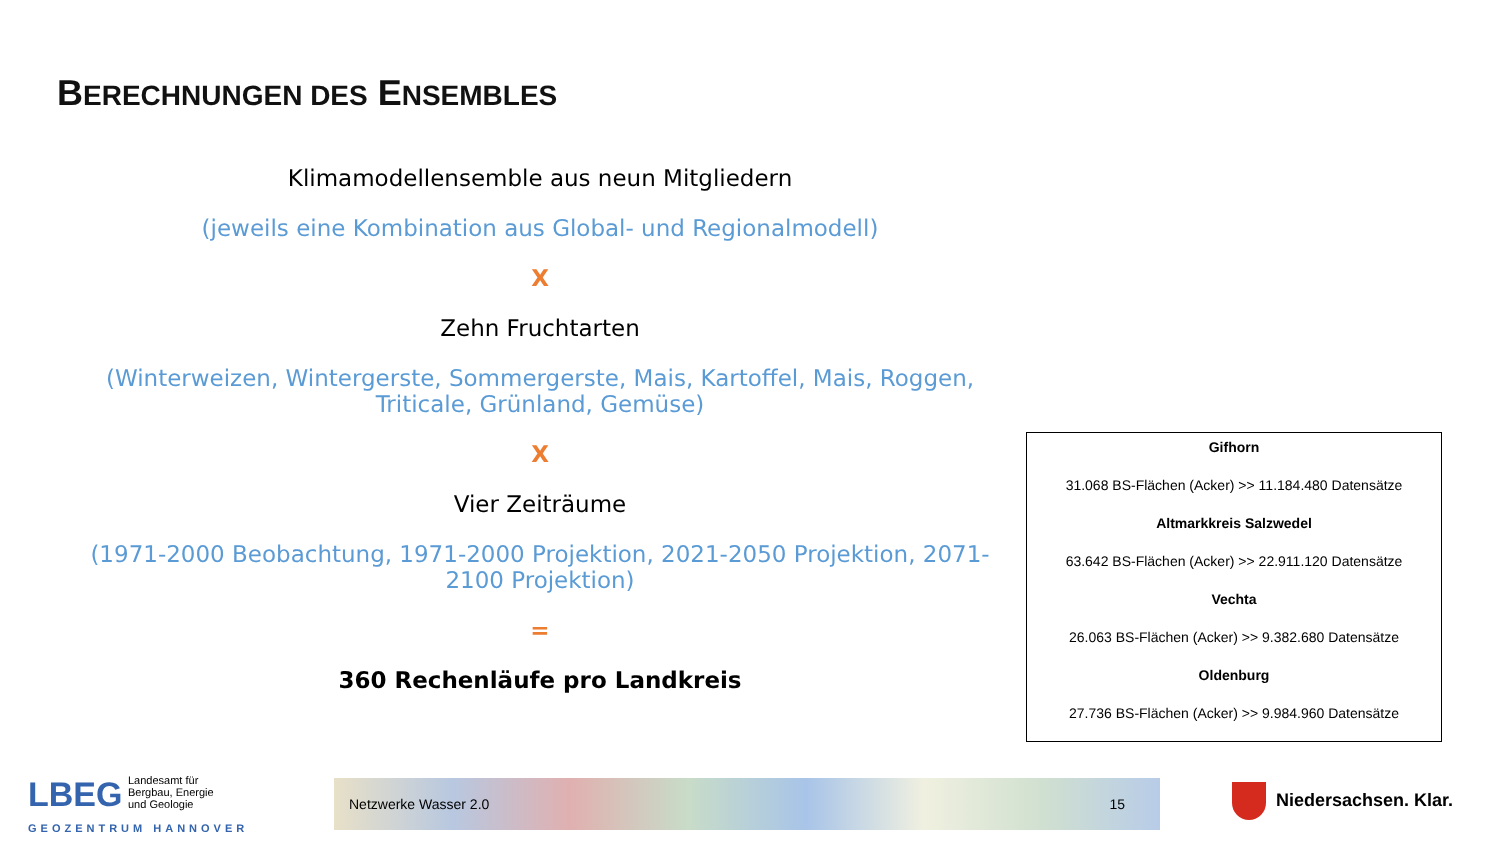BERECHNUNGEN DES ENSEMBLES
Klimamodellensemble aus neun Mitgliedern
(jeweils eine Kombination aus Global- und Regionalmodell)
X
Zehn Fruchtarten
(Winterweizen, Wintergerste, Sommergerste, Mais, Kartoffel, Mais, Roggen, Triticale, Grünland, Gemüse)
X
Vier Zeiträume
(1971-2000 Beobachtung, 1971-2000 Projektion, 2021-2050 Projektion, 2071-2100 Projektion)
=
360 Rechenläufe pro Landkreis
Gifhorn
31.068 BS-Flächen (Acker) >> 11.184.480 Datensätze
Altmarkkreis Salzwedel
63.642 BS-Flächen (Acker) >> 22.911.120 Datensätze
Vechta
26.063 BS-Flächen (Acker) >> 9.382.680 Datensätze
Oldenburg
27.736 BS-Flächen (Acker) >> 9.984.960 Datensätze
LBEG
Landesamt für
Bergbau, Energie
und Geologie
GEOZENTRUM HANNOVER
Netzwerke Wasser 2.0 15 Niedersachsen. Klar.